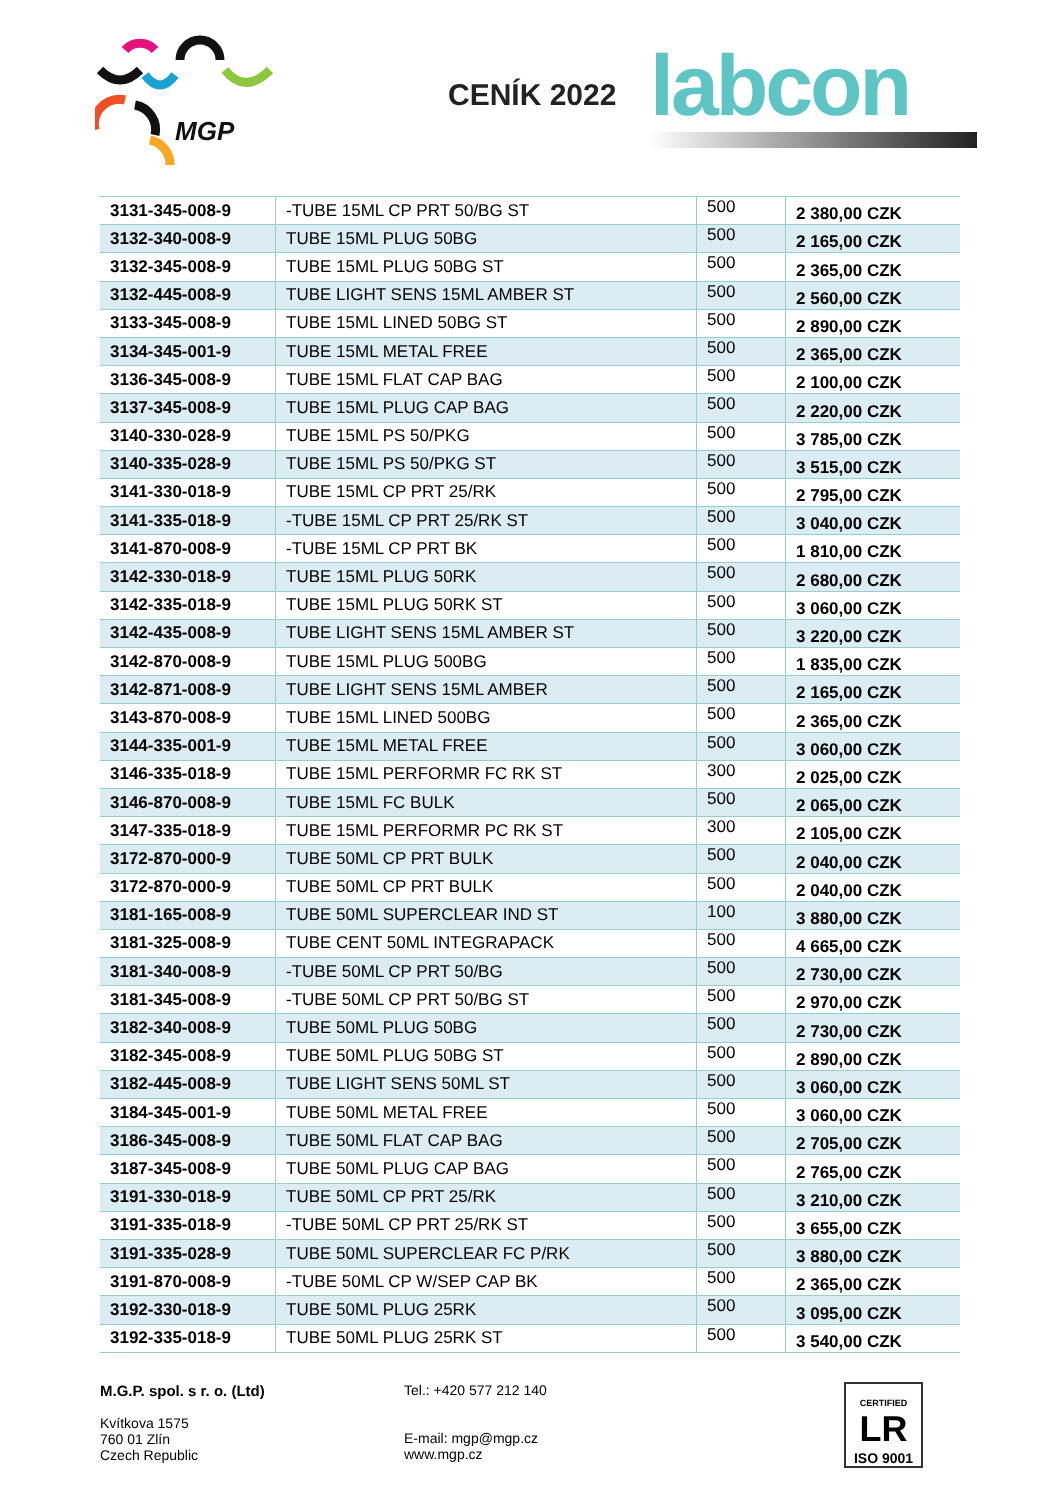MGP
CENÍK 2022 labcon
| 3131-345-008-9 | -TUBE 15ML CP PRT 50/BG ST | 500 | 2 380,00 CZK |
| 3132-340-008-9 | TUBE 15ML PLUG 50BG | 500 | 2 165,00 CZK |
| 3132-345-008-9 | TUBE 15ML PLUG 50BG ST | 500 | 2 365,00 CZK |
| 3132-445-008-9 | TUBE LIGHT SENS 15ML AMBER ST | 500 | 2 560,00 CZK |
| 3133-345-008-9 | TUBE 15ML LINED 50BG ST | 500 | 2 890,00 CZK |
| 3134-345-001-9 | TUBE 15ML METAL FREE | 500 | 2 365,00 CZK |
| 3136-345-008-9 | TUBE 15ML FLAT CAP BAG | 500 | 2 100,00 CZK |
| 3137-345-008-9 | TUBE 15ML PLUG CAP BAG | 500 | 2 220,00 CZK |
| 3140-330-028-9 | TUBE 15ML PS 50/PKG | 500 | 3 785,00 CZK |
| 3140-335-028-9 | TUBE 15ML PS 50/PKG ST | 500 | 3 515,00 CZK |
| 3141-330-018-9 | TUBE 15ML CP PRT 25/RK | 500 | 2 795,00 CZK |
| 3141-335-018-9 | -TUBE 15ML CP PRT 25/RK ST | 500 | 3 040,00 CZK |
| 3141-870-008-9 | -TUBE 15ML CP PRT BK | 500 | 1 810,00 CZK |
| 3142-330-018-9 | TUBE 15ML PLUG 50RK | 500 | 2 680,00 CZK |
| 3142-335-018-9 | TUBE 15ML PLUG 50RK ST | 500 | 3 060,00 CZK |
| 3142-435-008-9 | TUBE LIGHT SENS 15ML AMBER ST | 500 | 3 220,00 CZK |
| 3142-870-008-9 | TUBE 15ML PLUG 500BG | 500 | 1 835,00 CZK |
| 3142-871-008-9 | TUBE LIGHT SENS 15ML AMBER | 500 | 2 165,00 CZK |
| 3143-870-008-9 | TUBE 15ML LINED 500BG | 500 | 2 365,00 CZK |
| 3144-335-001-9 | TUBE 15ML METAL FREE | 500 | 3 060,00 CZK |
| 3146-335-018-9 | TUBE 15ML PERFORMR FC RK ST | 300 | 2 025,00 CZK |
| 3146-870-008-9 | TUBE 15ML FC BULK | 500 | 2 065,00 CZK |
| 3147-335-018-9 | TUBE 15ML PERFORMR PC RK ST | 300 | 2 105,00 CZK |
| 3172-870-000-9 | TUBE 50ML CP PRT BULK | 500 | 2 040,00 CZK |
| 3172-870-000-9 | TUBE 50ML CP PRT BULK | 500 | 2 040,00 CZK |
| 3181-165-008-9 | TUBE 50ML SUPERCLEAR IND ST | 100 | 3 880,00 CZK |
| 3181-325-008-9 | TUBE CENT 50ML INTEGRAPACK | 500 | 4 665,00 CZK |
| 3181-340-008-9 | -TUBE 50ML CP PRT 50/BG | 500 | 2 730,00 CZK |
| 3181-345-008-9 | -TUBE 50ML CP PRT 50/BG ST | 500 | 2 970,00 CZK |
| 3182-340-008-9 | TUBE 50ML PLUG 50BG | 500 | 2 730,00 CZK |
| 3182-345-008-9 | TUBE 50ML PLUG 50BG ST | 500 | 2 890,00 CZK |
| 3182-445-008-9 | TUBE LIGHT SENS 50ML ST | 500 | 3 060,00 CZK |
| 3184-345-001-9 | TUBE 50ML METAL FREE | 500 | 3 060,00 CZK |
| 3186-345-008-9 | TUBE 50ML FLAT CAP BAG | 500 | 2 705,00 CZK |
| 3187-345-008-9 | TUBE 50ML PLUG CAP BAG | 500 | 2 765,00 CZK |
| 3191-330-018-9 | TUBE 50ML CP PRT 25/RK | 500 | 3 210,00 CZK |
| 3191-335-018-9 | -TUBE 50ML CP PRT 25/RK ST | 500 | 3 655,00 CZK |
| 3191-335-028-9 | TUBE 50ML SUPERCLEAR FC P/RK | 500 | 3 880,00 CZK |
| 3191-870-008-9 | -TUBE 50ML CP W/SEP CAP BK | 500 | 2 365,00 CZK |
| 3192-330-018-9 | TUBE 50ML PLUG 25RK | 500 | 3 095,00 CZK |
| 3192-335-018-9 | TUBE 50ML PLUG 25RK ST | 500 | 3 540,00 CZK |
M.G.P. spol. s r. o. (Ltd)
Kvítkova 1575
760 01 Zlín
Czech Republic
Tel.: +420 577 212 140
E-mail: mgp@mgp.cz
www.mgp.cz
CERTIFIED
LR
ISO 9001